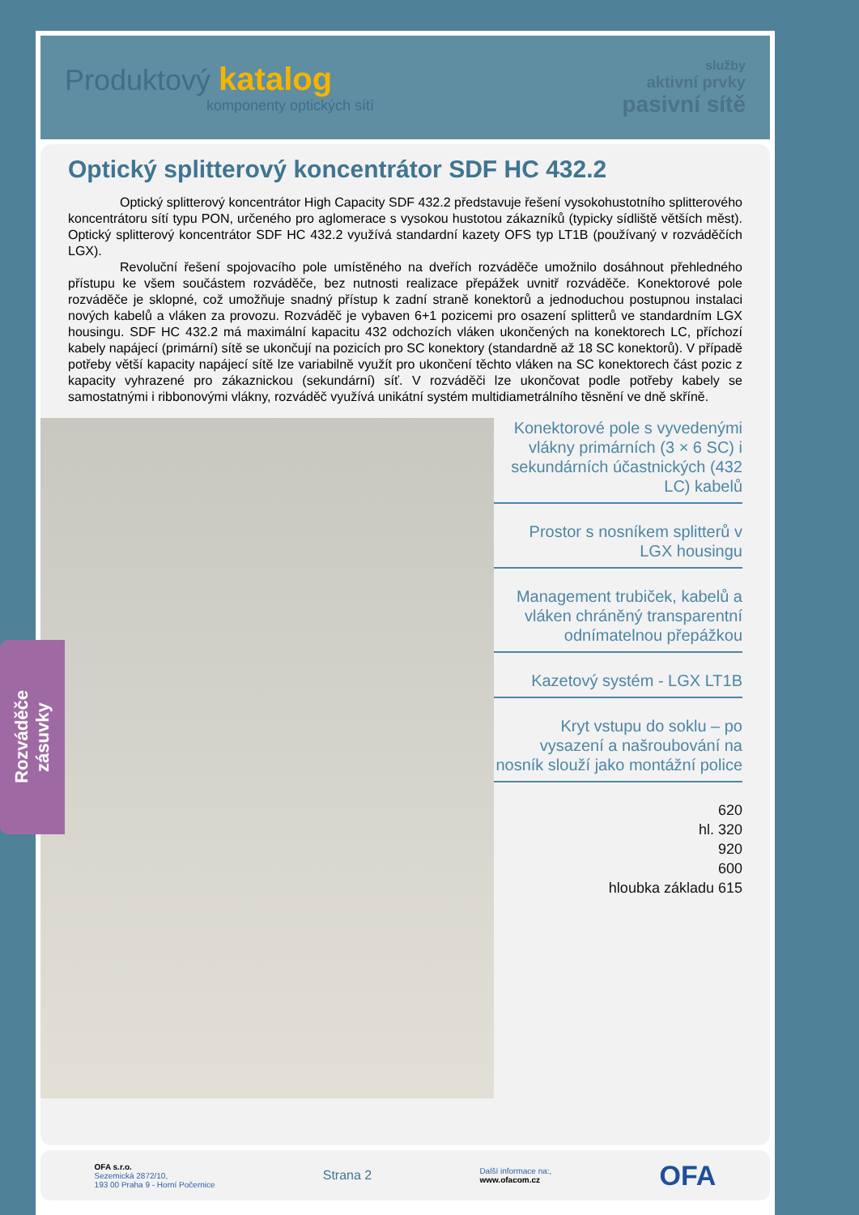Produktový katalog
komponenty optických sítí
služby
aktivní prvky
pasivní sítě
Optický splitterový koncentrátor SDF HC 432.2
Optický splitterový koncentrátor High Capacity SDF 432.2 představuje řešení vysokohustotního splitterového koncentrátoru sítí typu PON, určeného pro aglomerace s vysokou hustotou zákazníků (typicky sídliště větších měst). Optický splitterový koncentrátor SDF HC 432.2 využívá standardní kazety OFS typ LT1B (používaný v rozváděčích LGX).
Revoluční řešení spojovacího pole umístěného na dveřích rozváděče umožnilo dosáhnout přehledného přístupu ke všem součástem rozváděče, bez nutnosti realizace přepážek uvnitř rozváděče. Konektorové pole rozváděče je sklopné, což umožňuje snadný přístup k zadní straně konektorů a jednoduchou postupnou instalaci nových kabelů a vláken za provozu. Rozváděč je vybaven 6+1 pozicemi pro osazení splitterů ve standardním LGX housingu. SDF HC 432.2 má maximální kapacitu 432 odchozích vláken ukončených na konektorech LC, příchozí kabely napájecí (primární) sítě se ukončují na pozicích pro SC konektory (standardně až 18 SC konektorů). V případě potřeby větší kapacity napájecí sítě lze variabilně využít pro ukončení těchto vláken na SC konektorech část pozic z kapacity vyhrazené pro zákaznickou (sekundární) síť. V rozváděči lze ukončovat podle potřeby kabely se samostatnými i ribbonovými vlákny, rozváděč využívá unikátní systém multidiametrálního těsnění ve dně skříně.
Konektorové pole s vyvedenými vlákny primárních (3 × 6 SC) i sekundárních účastnických (432 LC) kabelů
Prostor s nosníkem splitterů v LGX housingu
Management trubiček, kabelů a vláken chráněný transparentní odnímatelnou přepážkou
Kazetový systém - LGX LT1B
Kryt vstupu do soklu – po vysazení a našroubování na nosník slouží jako montážní police
620
hl. 320
920
600
hloubka základu 615
OFA s.r.o.
Sezemická 2872/10,
193 00 Praha 9 - Horní Počernice
Strana 2
Další informace na:,
www.ofacom.cz
OFA
Rozváděče
zásuvky